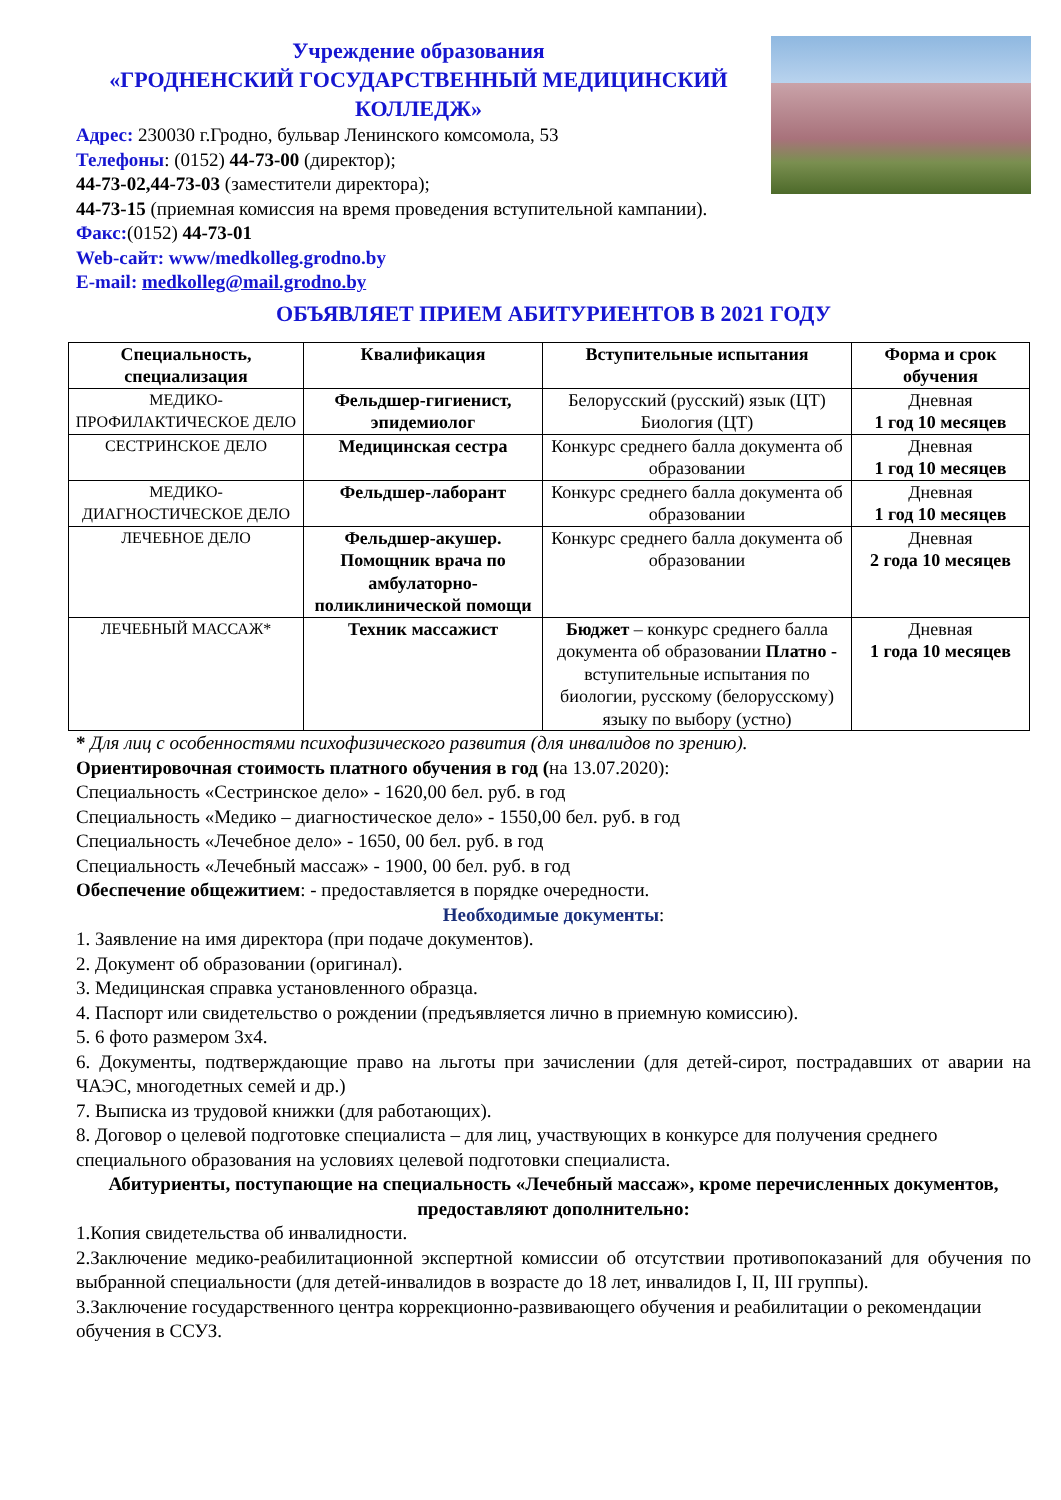Учреждение образования
«ГРОДНЕНСКИЙ ГОСУДАРСТВЕННЫЙ МЕДИЦИНСКИЙ КОЛЛЕДЖ»
Адрес: 230030 г.Гродно, бульвар Ленинского комсомола, 53
Телефоны: (0152) 44-73-00 (директор);
44-73-02,44-73-03 (заместители директора);
44-73-15 (приемная комиссия на время проведения вступительной кампании).
Факс:(0152) 44-73-01
Web-сайт: www/medkolleg.grodno.by
E-mail: medkolleg@mail.grodno.by
ОБЪЯВЛЯЕТ ПРИЕМ АБИТУРИЕНТОВ В 2021 ГОДУ
| Специальность, специализация | Квалификация | Вступительные испытания | Форма и срок обучения |
| --- | --- | --- | --- |
| МЕДИКО-ПРОФИЛАКТИЧЕСКОЕ ДЕЛО | Фельдшер-гигиенист, эпидемиолог | Белорусский (русский) язык (ЦТ) Биология (ЦТ) | Дневная 1 год 10 месяцев |
| СЕСТРИНСКОЕ ДЕЛО | Медицинская сестра | Конкурс среднего балла документа об образовании | Дневная 1 год 10 месяцев |
| МЕДИКО-ДИАГНОСТИЧЕСКОЕ ДЕЛО | Фельдшер-лаборант | Конкурс среднего балла документа об образовании | Дневная 1 год 10 месяцев |
| ЛЕЧЕБНОЕ ДЕЛО | Фельдшер-акушер. Помощник врача по амбулаторно-поликлинической помощи | Конкурс среднего балла документа об образовании | Дневная 2 года 10 месяцев |
| ЛЕЧЕБНЫЙ МАССАЖ* | Техник массажист | Бюджет – конкурс среднего балла документа об образовании Платно - вступительные испытания по биологии, русскому (белорусскому) языку по выбору (устно) | Дневная 1 года 10 месяцев |
* Для лиц с особенностями психофизического развития (для инвалидов по зрению).
Ориентировочная стоимость платного обучения в год (на 13.07.2020):
Специальность «Сестринское дело» - 1620,00 бел. руб. в год
Специальность «Медико – диагностическое дело» - 1550,00 бел. руб. в год
Специальность «Лечебное дело» - 1650, 00 бел. руб. в год
Специальность «Лечебный массаж» - 1900, 00 бел. руб. в год
Обеспечение общежитием: - предоставляется в порядке очередности.
Необходимые документы:
1. Заявление на имя директора (при подаче документов).
2. Документ об образовании (оригинал).
3. Медицинская справка установленного образца.
4. Паспорт или свидетельство о рождении (предъявляется лично в приемную комиссию).
5. 6 фото размером 3х4.
6. Документы, подтверждающие право на льготы при зачислении (для детей-сирот, пострадавших от аварии на ЧАЭС, многодетных семей и др.)
7. Выписка из трудовой книжки (для работающих).
8. Договор о целевой подготовке специалиста – для лиц, участвующих в конкурсе для получения среднего специального образования на условиях целевой подготовки специалиста.
Абитуриенты, поступающие на специальность «Лечебный массаж», кроме перечисленных документов, предоставляют дополнительно:
1.Копия свидетельства об инвалидности.
2.Заключение медико-реабилитационной экспертной комиссии об отсутствии противопоказаний для обучения по выбранной специальности (для детей-инвалидов в возрасте до 18 лет, инвалидов I, II, III группы).
3.Заключение государственного центра коррекционно-развивающего обучения и реабилитации о рекомендации обучения в ССУЗ.